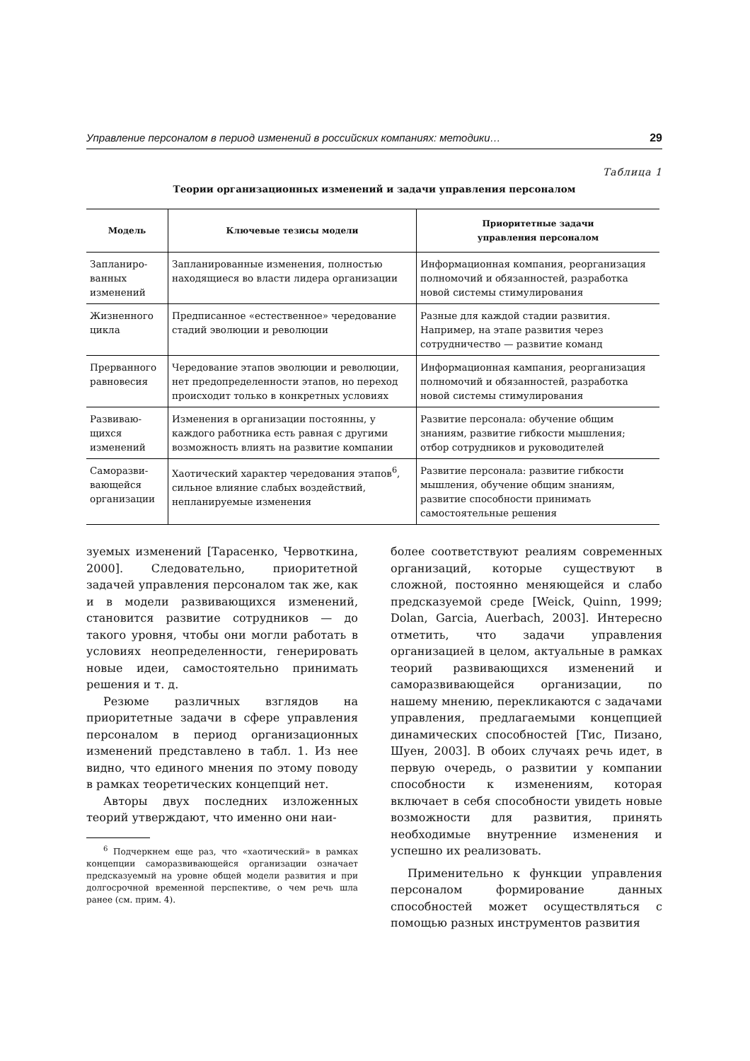Управление персоналом в период изменений в российских компаниях: методики… 29
Таблица 1
Теории организационных изменений и задачи управления персоналом
| Модель | Ключевые тезисы модели | Приоритетные задачи управления персоналом |
| --- | --- | --- |
| Запланиро-ванных изменений | Запланированные изменения, полностью находящиеся во власти лидера организации | Информационная компания, реорганизация полномочий и обязанностей, разработка новой системы стимулирования |
| Жизненного цикла | Предписанное «естественное» чередование стадий эволюции и революции | Разные для каждой стадии развития. Например, на этапе развития через сотрудничество — развитие команд |
| Прерванного равновесия | Чередование этапов эволюции и революции, нет предопределенности этапов, но переход происходит только в конкретных условиях | Информационная кампания, реорганизация полномочий и обязанностей, разработка новой системы стимулирования |
| Развиваю-щихся изменений | Изменения в организации постоянны, у каждого работника есть равная с другими возможность влиять на развитие компании | Развитие персонала: обучение общим знаниям, развитие гибкости мышления; отбор сотрудников и руководителей |
| Саморазви-вающейся организации | Хаотический характер чередования этапов<sup>6</sup>, сильное влияние слабых воздействий, непланируемые изменения | Развитие персонала: развитие гибкости мышления, обучение общим знаниям, развитие способности принимать самостоятельные решения |
зуемых изменений [Тарасенко, Червоткина, 2000]. Следовательно, приоритетной задачей управления персоналом так же, как и в модели развивающихся изменений, становится развитие сотрудников — до такого уровня, чтобы они могли работать в условиях неопределенности, генерировать новые идеи, самостоятельно принимать решения и т. д.
Резюме различных взглядов на приоритетные задачи в сфере управления персоналом в период организационных изменений представлено в табл. 1. Из нее видно, что единого мнения по этому поводу в рамках теоретических концепций нет.
Авторы двух последних изложенных теорий утверждают, что именно они наи-
<sup>6</sup> Подчеркнем еще раз, что «хаотический» в рамках концепции саморазвивающейся организации означает предсказуемый на уровне общей модели развития и при долгосрочной временной перспективе, о чем речь шла ранее (см. прим. 4).
более соответствуют реалиям современных организаций, которые существуют в сложной, постоянно меняющейся и слабо предсказуемой среде [Weick, Quinn, 1999; Dolan, Garcia, Auerbach, 2003]. Интересно отметить, что задачи управления организацией в целом, актуальные в рамках теорий развивающихся изменений и саморазвивающейся организации, по нашему мнению, перекликаются с задачами управления, предлагаемыми концепцией динамических способностей [Тис, Пизано, Шуен, 2003]. В обоих случаях речь идет, в первую очередь, о развитии у компании способности к изменениям, которая включает в себя способности увидеть новые возможности для развития, принять необходимые внутренние изменения и успешно их реализовать.
Применительно к функции управления персоналом формирование данных способностей может осуществляться с помощью разных инструментов развития